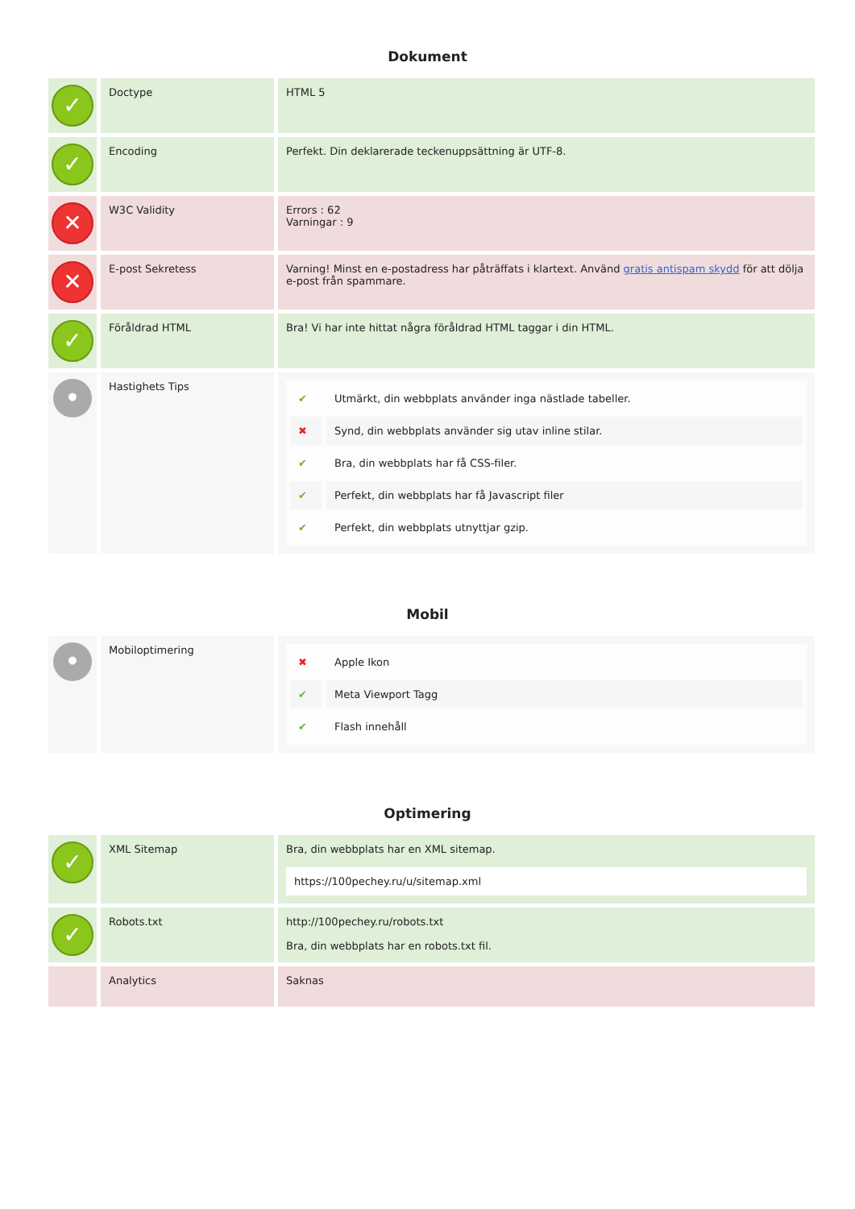Dokument
| ✓ | Doctype | HTML 5 |
| ✓ | Encoding | Perfekt. Din deklarerade teckenuppsättning är UTF-8. |
| ✕ | W3C Validity | Errors : 62 Varningar : 9 |
| ✕ | E-post Sekretess | Varning! Minst en e-postadress har påträffats i klartext. Använd gratis antispam skydd för att dölja e-post från spammare. |
| ✓ | Föråldrad HTML | Bra! Vi har inte hittat några föråldrad HTML taggar i din HTML. |
| • | Hastighets Tips | / ✔ / Utmärkt, din webbplats använder inga nästlade tabeller. / / ✖ / Synd, din webbplats använder sig utav inline stilar. / / ✔ / Bra, din webbplats har få CSS-filer. / / ✔ / Perfekt, din webbplats har få Javascript filer / / ✔ / Perfekt, din webbplats utnyttjar gzip. / |
Mobil
| • | Mobiloptimering | / ✖ / Apple Ikon / / ✔ / Meta Viewport Tagg / / ✔ / Flash innehåll / |
Optimering
| ✓ | XML Sitemap | Bra, din webbplats har en XML sitemap. https://100pechey.ru/u/sitemap.xml |
| ✓ | Robots.txt | http://100pechey.ru/robots.txt Bra, din webbplats har en robots.txt fil. |
| | Analytics | Saknas |